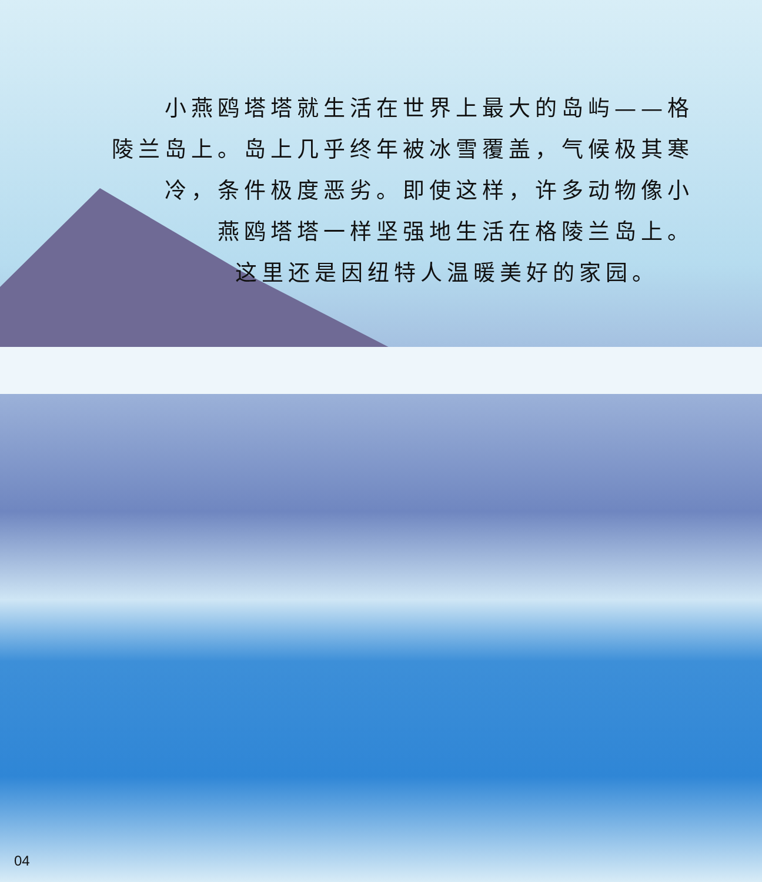小燕鸥塔塔就生活在世界上最大的岛屿——格
陵兰岛上。岛上几乎终年被冰雪覆盖，气候极其寒
冷，条件极度恶劣。即使这样，许多动物像小
燕鸥塔塔一样坚强地生活在格陵兰岛上。
这里还是因纽特人温暖美好的家园。
04